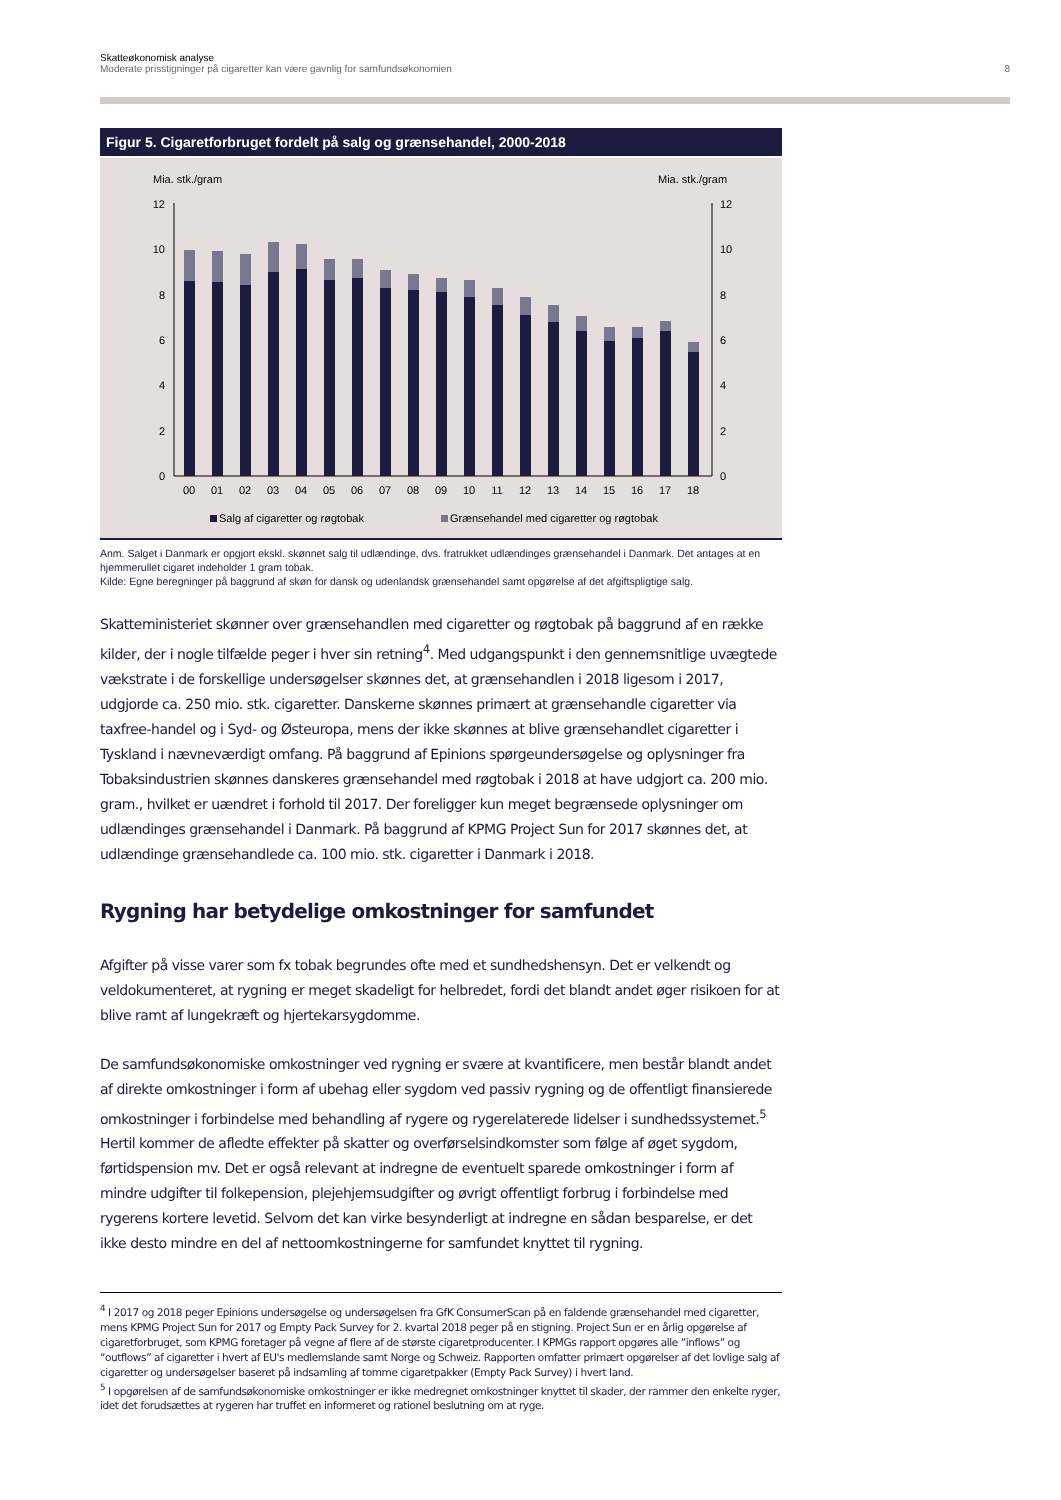Skatteøkonomisk analyse
Moderate prisstigninger på cigaretter kan være gavnlig for samfundsøkonomien 8
Figur 5. Cigaretforbruget fordelt på salg og grænsehandel, 2000-2018
Mia. stk./gram
Mia. stk./gram
0
2
4
6
8
10
12
0
2
4
6
8
10
12
00
01
02
03
04
05
06
07
08
09
10
11
12
13
14
15
16
17
18
Salg af cigaretter og røgtobak
Grænsehandel med cigaretter og røgtobak
Anm. Salget i Danmark er opgjort ekskl. skønnet salg til udlændinge, dvs. fratrukket udlændinges grænsehandel i Danmark. Det antages at en hjemmerullet cigaret indeholder 1 gram tobak.
Kilde: Egne beregninger på baggrund af skøn for dansk og udenlandsk grænsehandel samt opgørelse af det afgiftspligtige salg.
Skatteministeriet skønner over grænsehandlen med cigaretter og røgtobak på baggrund af en række kilder, der i nogle tilfælde peger i hver sin retning<sup>4</sup>. Med udgangspunkt i den gennemsnitlige uvægtede vækstrate i de forskellige undersøgelser skønnes det, at grænsehandlen i 2018 ligesom i 2017, udgjorde ca. 250 mio. stk. cigaretter. Danskerne skønnes primært at grænsehandle cigaretter via taxfree-handel og i Syd- og Østeuropa, mens der ikke skønnes at blive grænsehandlet cigaretter i Tyskland i nævneværdigt omfang. På baggrund af Epinions spørgeundersøgelse og oplysninger fra Tobaksindustrien skønnes danskeres grænsehandel med røgtobak i 2018 at have udgjort ca. 200 mio. gram., hvilket er uændret i forhold til 2017. Der foreligger kun meget begrænsede oplysninger om udlændinges grænsehandel i Danmark. På baggrund af KPMG Project Sun for 2017 skønnes det, at udlændinge grænsehandlede ca. 100 mio. stk. cigaretter i Danmark i 2018.
Rygning har betydelige omkostninger for samfundet
Afgifter på visse varer som fx tobak begrundes ofte med et sundhedshensyn. Det er velkendt og veldokumenteret, at rygning er meget skadeligt for helbredet, fordi det blandt andet øger risikoen for at blive ramt af lungekræft og hjertekarsygdomme.
De samfundsøkonomiske omkostninger ved rygning er svære at kvantificere, men består blandt andet af direkte omkostninger i form af ubehag eller sygdom ved passiv rygning og de offentligt finansierede omkostninger i forbindelse med behandling af rygere og rygerelaterede lidelser i sundhedssystemet.<sup>5</sup> Hertil kommer de afledte effekter på skatter og overførselsindkomster som følge af øget sygdom, førtidspension mv. Det er også relevant at indregne de eventuelt sparede omkostninger i form af mindre udgifter til folkepension, plejehjemsudgifter og øvrigt offentligt forbrug i forbindelse med rygerens kortere levetid. Selvom det kan virke besynderligt at indregne en sådan besparelse, er det ikke desto mindre en del af nettoomkostningerne for samfundet knyttet til rygning.
<sup>4</sup> I 2017 og 2018 peger Epinions undersøgelse og undersøgelsen fra GfK ConsumerScan på en faldende grænsehandel med cigaretter, mens KPMG Project Sun for 2017 og Empty Pack Survey for 2. kvartal 2018 peger på en stigning. Project Sun er en årlig opgørelse af cigaretforbruget, som KPMG foretager på vegne af flere af de største cigaretproducenter. I KPMGs rapport opgøres alle ”inflows” og ”outflows” af cigaretter i hvert af EU's medlemslande samt Norge og Schweiz. Rapporten omfatter primært opgørelser af det lovlige salg af cigaretter og undersøgelser baseret på indsamling af tomme cigaretpakker (Empty Pack Survey) i hvert land.
<sup>5</sup> I opgørelsen af de samfundsøkonomiske omkostninger er ikke medregnet omkostninger knyttet til skader, der rammer den enkelte ryger, idet det forudsættes at rygeren har truffet en informeret og rationel beslutning om at ryge.